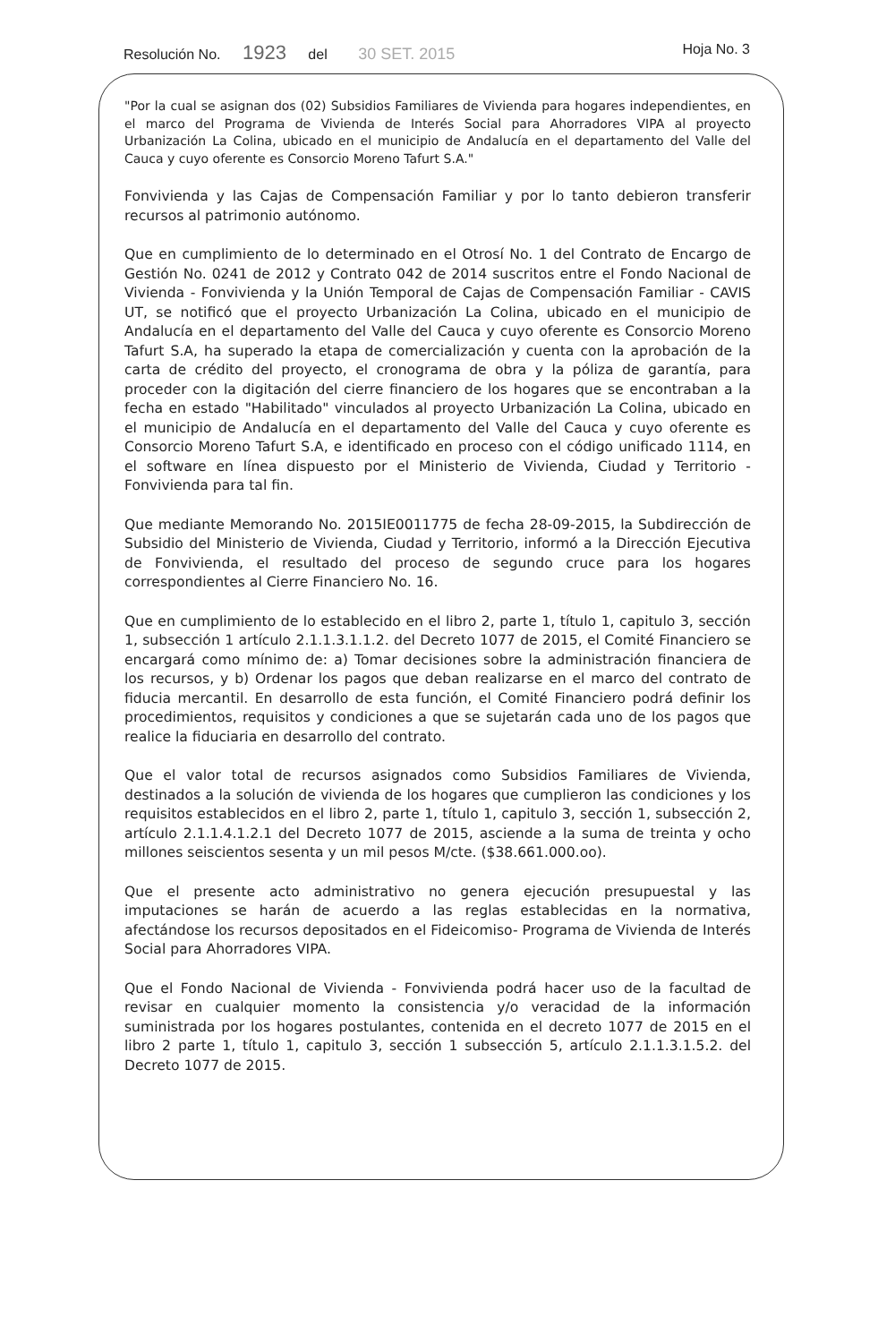Resolución No. 1923 del 30 SET. 2015
Hoja No. 3
"Por la cual se asignan dos (02) Subsidios Familiares de Vivienda para hogares independientes, en el marco del Programa de Vivienda de Interés Social para Ahorradores VIPA al proyecto Urbanización La Colina, ubicado en el municipio de Andalucía en el departamento del Valle del Cauca y cuyo oferente es Consorcio Moreno Tafurt S.A."
Fonvivienda y las Cajas de Compensación Familiar y por lo tanto debieron transferir recursos al patrimonio autónomo.
Que en cumplimiento de lo determinado en el Otrosí No. 1 del Contrato de Encargo de Gestión No. 0241 de 2012 y Contrato 042 de 2014 suscritos entre el Fondo Nacional de Vivienda - Fonvivienda y la Unión Temporal de Cajas de Compensación Familiar - CAVIS UT, se notificó que el proyecto Urbanización La Colina, ubicado en el municipio de Andalucía en el departamento del Valle del Cauca y cuyo oferente es Consorcio Moreno Tafurt S.A, ha superado la etapa de comercialización y cuenta con la aprobación de la carta de crédito del proyecto, el cronograma de obra y la póliza de garantía, para proceder con la digitación del cierre financiero de los hogares que se encontraban a la fecha en estado "Habilitado" vinculados al proyecto Urbanización La Colina, ubicado en el municipio de Andalucía en el departamento del Valle del Cauca y cuyo oferente es Consorcio Moreno Tafurt S.A, e identificado en proceso con el código unificado 1114, en el software en línea dispuesto por el Ministerio de Vivienda, Ciudad y Territorio - Fonvivienda para tal fin.
Que mediante Memorando No. 2015IE0011775 de fecha 28-09-2015, la Subdirección de Subsidio del Ministerio de Vivienda, Ciudad y Territorio, informó a la Dirección Ejecutiva de Fonvivienda, el resultado del proceso de segundo cruce para los hogares correspondientes al Cierre Financiero No. 16.
Que en cumplimiento de lo establecido en el libro 2, parte 1, título 1, capitulo 3, sección 1, subsección 1 artículo 2.1.1.3.1.1.2. del Decreto 1077 de 2015, el Comité Financiero se encargará como mínimo de: a) Tomar decisiones sobre la administración financiera de los recursos, y b) Ordenar los pagos que deban realizarse en el marco del contrato de fiducia mercantil. En desarrollo de esta función, el Comité Financiero podrá definir los procedimientos, requisitos y condiciones a que se sujetarán cada uno de los pagos que realice la fiduciaria en desarrollo del contrato.
Que el valor total de recursos asignados como Subsidios Familiares de Vivienda, destinados a la solución de vivienda de los hogares que cumplieron las condiciones y los requisitos establecidos en el libro 2, parte 1, título 1, capitulo 3, sección 1, subsección 2, artículo 2.1.1.4.1.2.1 del Decreto 1077 de 2015, asciende a la suma de treinta y ocho millones seiscientos sesenta y un mil pesos M/cte. ($38.661.000.oo).
Que el presente acto administrativo no genera ejecución presupuestal y las imputaciones se harán de acuerdo a las reglas establecidas en la normativa, afectándose los recursos depositados en el Fideicomiso- Programa de Vivienda de Interés Social para Ahorradores VIPA.
Que el Fondo Nacional de Vivienda - Fonvivienda podrá hacer uso de la facultad de revisar en cualquier momento la consistencia y/o veracidad de la información suministrada por los hogares postulantes, contenida en el decreto 1077 de 2015 en el libro 2 parte 1, título 1, capitulo 3, sección 1 subsección 5, artículo 2.1.1.3.1.5.2. del Decreto 1077 de 2015.